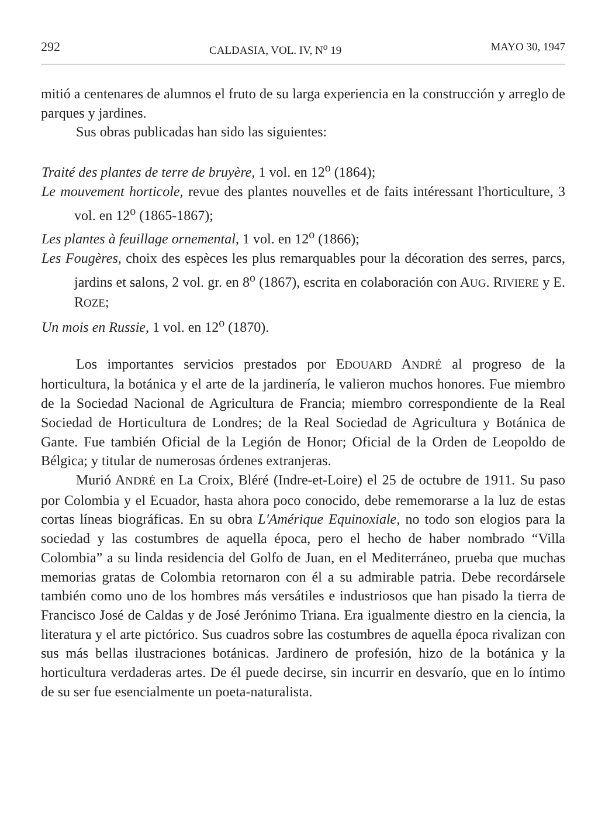292 CALDASIA, VOL. IV, N<sup>o</sup> 19 MAYO 30, 1947
mitió a centenares de alumnos el fruto de su larga experiencia en la construcción y arreglo de parques y jardines.
Sus obras publicadas han sido las siguientes:
Traité des plantes de terre de bruyère, 1 vol. en 12<sup>o</sup> (1864);
Le mouvement horticole, revue des plantes nouvelles et de faits intéressant l'horticulture, 3 vol. en 12<sup>o</sup> (1865-1867);
Les plantes à feuillage ornemental, 1 vol. en 12<sup>o</sup> (1866);
Les Fougères, choix des espèces les plus remarquables pour la décoration des serres, parcs, jardins et salons, 2 vol. gr. en 8<sup>o</sup> (1867), escrita en colaboración con AUG. RIVIERE y E. ROZE;
Un mois en Russie, 1 vol. en 12<sup>o</sup> (1870).
Los importantes servicios prestados por EDOUARD ANDRÉ al progreso de la horticultura, la botánica y el arte de la jardinería, le valieron muchos honores. Fue miembro de la Sociedad Nacional de Agricultura de Francia; miembro correspondiente de la Real Sociedad de Horticultura de Londres; de la Real Sociedad de Agricultura y Botánica de Gante. Fue también Oficial de la Legión de Honor; Oficial de la Orden de Leopoldo de Bélgica; y titular de numerosas órdenes extranjeras.
Murió ANDRÉ en La Croix, Bléré (Indre-et-Loire) el 25 de octubre de 1911. Su paso por Colombia y el Ecuador, hasta ahora poco conocido, debe rememorarse a la luz de estas cortas líneas biográficas. En su obra L'Amérique Equinoxiale, no todo son elogios para la sociedad y las costumbres de aquella época, pero el hecho de haber nombrado “Villa Colombia” a su linda residencia del Golfo de Juan, en el Mediterráneo, prueba que muchas memorias gratas de Colombia retornaron con él a su admirable patria. Debe recordársele también como uno de los hombres más versátiles e industriosos que han pisado la tierra de Francisco José de Caldas y de José Jerónimo Triana. Era igualmente diestro en la ciencia, la literatura y el arte pictórico. Sus cuadros sobre las costumbres de aquella época rivalizan con sus más bellas ilustraciones botánicas. Jardinero de profesión, hizo de la botánica y la horticultura verdaderas artes. De él puede decirse, sin incurrir en desvarío, que en lo íntimo de su ser fue esencialmente un poeta-naturalista.